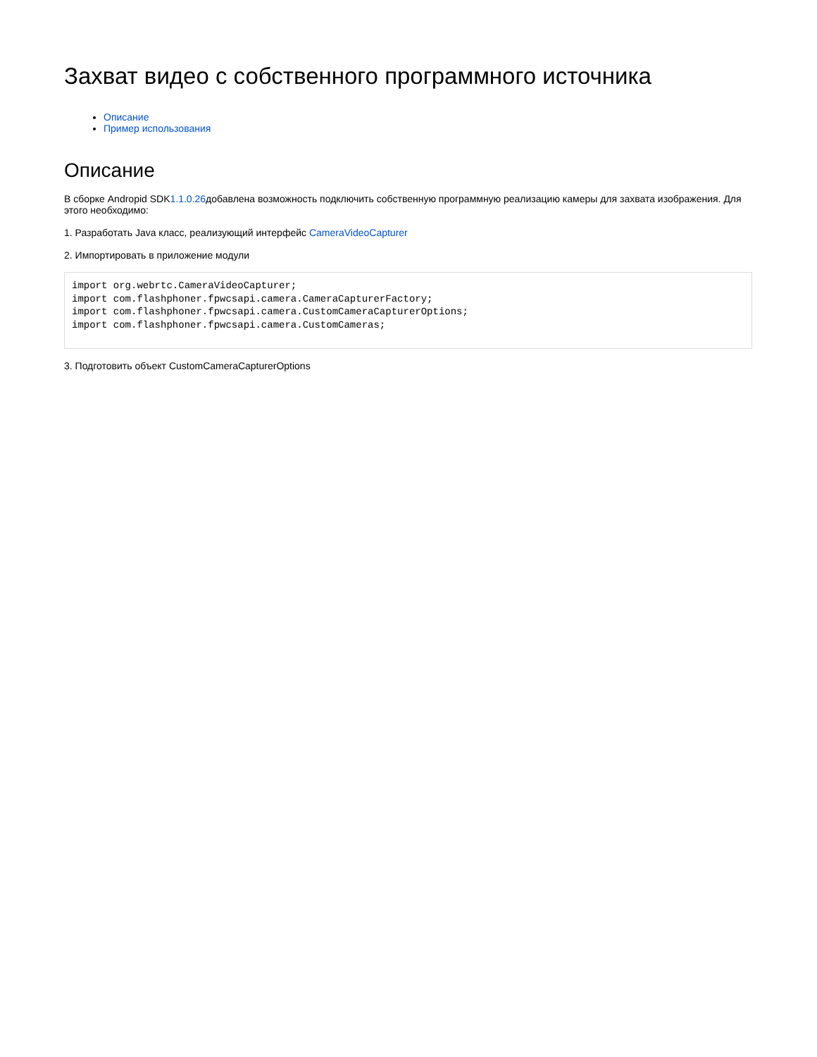Захват видео с собственного программного источника
Описание
Пример использования
Описание
В сборке Andropid SDK1.1.0.26добавлена возможность подключить собственную программную реализацию камеры для захвата изображения. Для этого необходимо:
1. Разработать Java класс, реализующий интерфейс CameraVideoCapturer
2. Импортировать в приложение модули
import org.webrtc.CameraVideoCapturer;
import com.flashphoner.fpwcsapi.camera.CameraCapturerFactory;
import com.flashphoner.fpwcsapi.camera.CustomCameraCapturerOptions;
import com.flashphoner.fpwcsapi.camera.CustomCameras;
3. Подготовить объект CustomCameraCapturerOptions